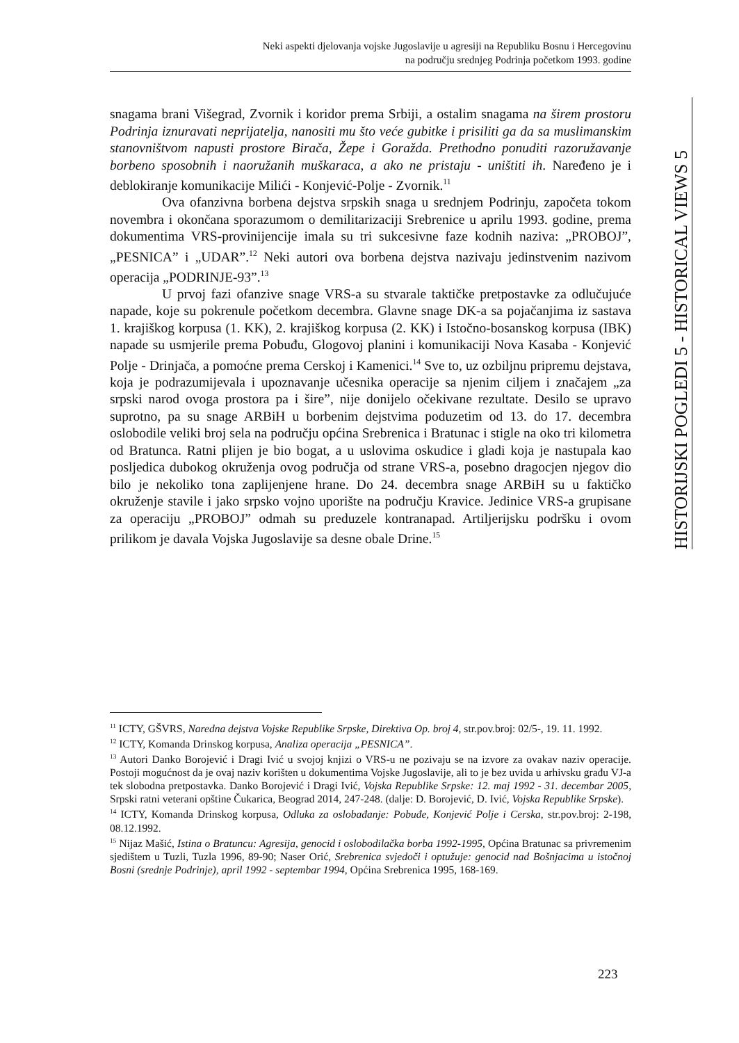Neki aspekti djelovanja vojske Jugoslavije u agresiji na Republiku Bosnu i Hercegovinu
na području srednjeg Podrinja početkom 1993. godine
HISTORIJSKI POGLEDI 5 - HISTORICAL VIEWS 5
snagama brani Višegrad, Zvornik i koridor prema Srbiji, a ostalim snagama na širem prostoru Podrinja iznuravati neprijatelja, nanositi mu što veće gubitke i prisiliti ga da sa muslimanskim stanovništvom napusti prostore Birača, Žepe i Goražda. Prethodno ponuditi razoružavanje borbeno sposobnih i naoružanih muškaraca, a ako ne pristaju - uništiti ih. Naređeno je i deblokiranje komunikacije Milići - Konjević-Polje - Zvornik.<sup>11</sup>
Ova ofanzivna borbena dejstva srpskih snaga u srednjem Podrinju, započeta tokom novembra i okončana sporazumom o demilitarizaciji Srebrenice u aprilu 1993. godine, prema dokumentima VRS-provinijencije imala su tri sukcesivne faze kodnih naziva: „PROBOJ”, „PESNICA” i „UDAR”.<sup>12</sup> Neki autori ova borbena dejstva nazivaju jedinstvenim nazivom operacija „PODRINJE-93”.<sup>13</sup>
U prvoj fazi ofanzive snage VRS-a su stvarale taktičke pretpostavke za odlučujuće napade, koje su pokrenule početkom decembra. Glavne snage DK-a sa pojačanjima iz sastava 1. krajiškog korpusa (1. KK), 2. krajiškog korpusa (2. KK) i Istočno-bosanskog korpusa (IBK) napade su usmjerile prema Pobuđu, Glogovoj planini i komunikaciji Nova Kasaba - Konjević Polje - Drinjača, a pomoćne prema Cerskoj i Kamenici.<sup>14</sup> Sve to, uz ozbiljnu pripremu dejstava, koja je podrazumijevala i upoznavanje učesnika operacije sa njenim ciljem i značajem „za srpski narod ovoga prostora pa i šire”, nije donijelo očekivane rezultate. Desilo se upravo suprotno, pa su snage ARBiH u borbenim dejstvima poduzetim od 13. do 17. decembra oslobodile veliki broj sela na području općina Srebrenica i Bratunac i stigle na oko tri kilometra od Bratunca. Ratni plijen je bio bogat, a u uslovima oskudice i gladi koja je nastupala kao posljedica dubokog okruženja ovog područja od strane VRS-a, posebno dragocjen njegov dio bilo je nekoliko tona zaplijenjene hrane. Do 24. decembra snage ARBiH su u faktičko okruženje stavile i jako srpsko vojno uporište na području Kravice. Jedinice VRS-a grupisane za operaciju „PROBOJ” odmah su preduzele kontranapad. Artiljerijsku podršku i ovom prilikom je davala Vojska Jugoslavije sa desne obale Drine.<sup>15</sup>
<sup>11</sup> ICTY, GŠVRS, Naredna dejstva Vojske Republike Srpske, Direktiva Op. broj 4, str.pov.broj: 02/5-, 19. 11. 1992.
<sup>12</sup> ICTY, Komanda Drinskog korpusa, Analiza operacija „PESNICA”.
<sup>13</sup> Autori Danko Borojević i Dragi Ivić u svojoj knjizi o VRS-u ne pozivaju se na izvore za ovakav naziv operacije. Postoji mogućnost da je ovaj naziv korišten u dokumentima Vojske Jugoslavije, ali to je bez uvida u arhivsku građu VJ-a tek slobodna pretpostavka. Danko Borojević i Dragi Ivić, Vojska Republike Srpske: 12. maj 1992 - 31. decembar 2005, Srpski ratni veterani opštine Čukarica, Beograd 2014, 247-248. (dalje: D. Borojević, D. Ivić, Vojska Republike Srpske).
<sup>14</sup> ICTY, Komanda Drinskog korpusa, Odluka za oslobađanje: Pobuđe, Konjević Polje i Cerska, str.pov.broj: 2-198, 08.12.1992.
<sup>15</sup> Nijaz Mašić, Istina o Bratuncu: Agresija, genocid i oslobodilačka borba 1992-1995, Općina Bratunac sa privremenim sjedištem u Tuzli, Tuzla 1996, 89-90; Naser Orić, Srebrenica svjedoči i optužuje: genocid nad Bošnjacima u istočnoj Bosni (srednje Podrinje), april 1992 - septembar 1994, Općina Srebrenica 1995, 168-169.
223